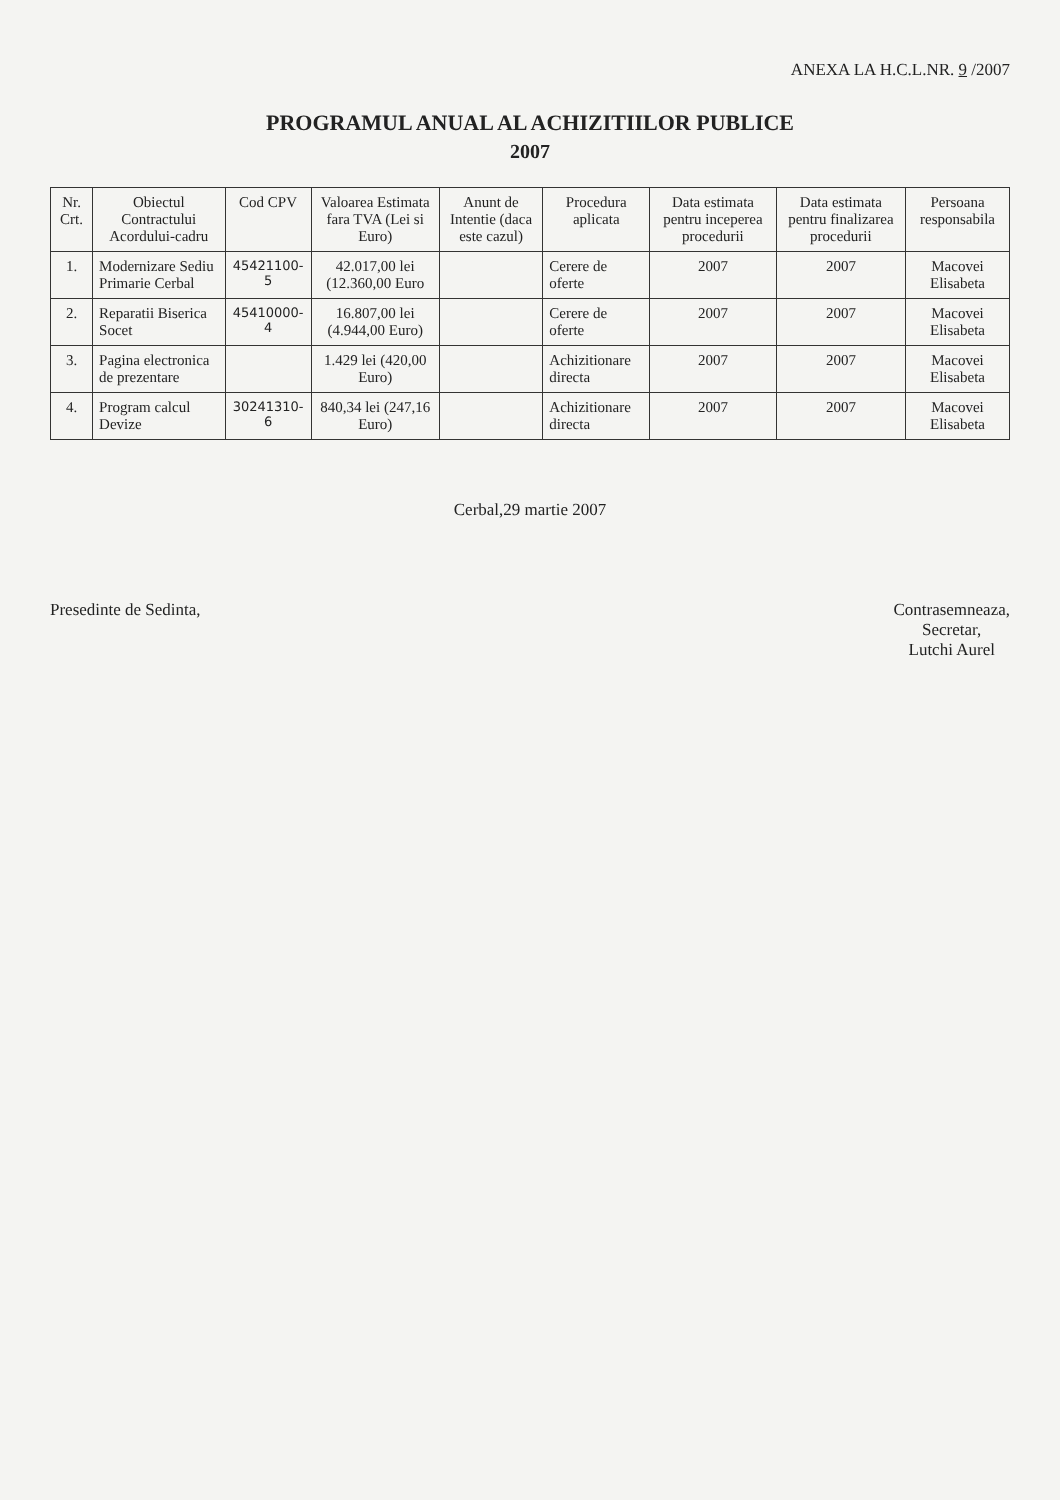ANEXA LA H.C.L.NR. 9 /2007
PROGRAMUL ANUAL AL ACHIZITIILOR PUBLICE
2007
| Nr. Crt. | Obiectul Contractului Acordului-cadru | Cod CPV | Valoarea Estimata fara TVA (Lei si Euro) | Anunt de Intentie (daca este cazul) | Procedura aplicata | Data estimata pentru inceperea procedurii | Data estimata pentru finalizarea procedurii | Persoana responsabila |
| --- | --- | --- | --- | --- | --- | --- | --- | --- |
| 1. | Modernizare Sediu Primarie Cerbal | 45421100-5 | 42.017,00 lei (12.360,00 Euro | | Cerere de oferte | 2007 | 2007 | Macovei Elisabeta |
| 2. | Reparatii Biserica Socet | 45410000-4 | 16.807,00 lei (4.944,00 Euro) | | Cerere de oferte | 2007 | 2007 | Macovei Elisabeta |
| 3. | Pagina electronica de prezentare | | 1.429 lei (420,00 Euro) | | Achizitionare directa | 2007 | 2007 | Macovei Elisabeta |
| 4. | Program calcul Devize | 30241310-6 | 840,34 lei (247,16 Euro) | | Achizitionare directa | 2007 | 2007 | Macovei Elisabeta |
Cerbal,29 martie 2007
Presedinte de Sedinta, Contrasemneaza,
Secretar,
Lutchi Aurel